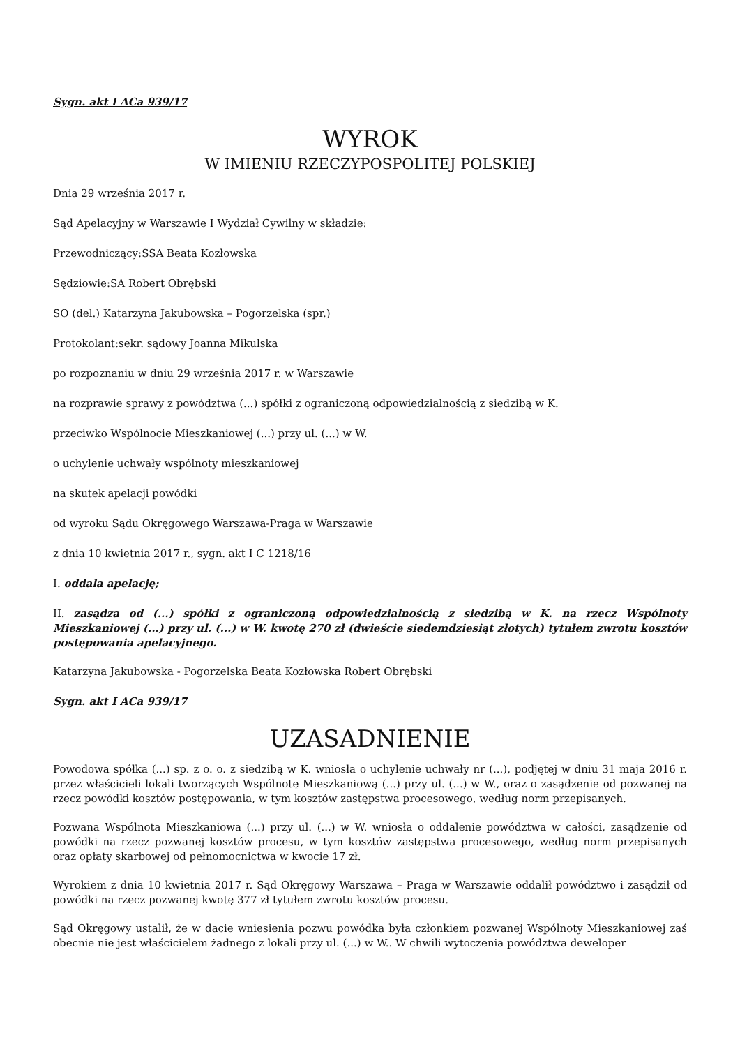Sygn. akt I ACa 939/17
WYROK
W IMIENIU RZECZYPOSPOLITEJ POLSKIEJ
Dnia 29 września 2017 r.
Sąd Apelacyjny w Warszawie I Wydział Cywilny w składzie:
Przewodniczący:SSA Beata Kozłowska
Sędziowie:SA Robert Obrębski
SO (del.) Katarzyna Jakubowska – Pogorzelska (spr.)
Protokolant:sekr. sądowy Joanna Mikulska
po rozpoznaniu w dniu 29 września 2017 r. w Warszawie
na rozprawie sprawy z powództwa (...) spółki z ograniczoną odpowiedzialnością z siedzibą w K.
przeciwko Wspólnocie Mieszkaniowej (...) przy ul. (...) w W.
o uchylenie uchwały wspólnoty mieszkaniowej
na skutek apelacji powódki
od wyroku Sądu Okręgowego Warszawa-Praga w Warszawie
z dnia 10 kwietnia 2017 r., sygn. akt I C 1218/16
I. oddala apelację;
II. zasądza od (...) spółki z ograniczoną odpowiedzialnością z siedzibą w K. na rzecz Wspólnoty Mieszkaniowej (...) przy ul. (...) w W. kwotę 270 zł (dwieście siedemdziesiąt złotych) tytułem zwrotu kosztów postępowania apelacyjnego.
Katarzyna Jakubowska - Pogorzelska Beata Kozłowska Robert Obrębski
Sygn. akt I ACa 939/17
UZASADNIENIE
Powodowa spółka (...) sp. z o. o. z siedzibą w K. wniosła o uchylenie uchwały nr (...), podjętej w dniu 31 maja 2016 r. przez właścicieli lokali tworzących Wspólnotę Mieszkaniową (...) przy ul. (...) w W., oraz o zasądzenie od pozwanej na rzecz powódki kosztów postępowania, w tym kosztów zastępstwa procesowego, według norm przepisanych.
Pozwana Wspólnota Mieszkaniowa (...) przy ul. (...) w W. wniosła o oddalenie powództwa w całości, zasądzenie od powódki na rzecz pozwanej kosztów procesu, w tym kosztów zastępstwa procesowego, według norm przepisanych oraz opłaty skarbowej od pełnomocnictwa w kwocie 17 zł.
Wyrokiem z dnia 10 kwietnia 2017 r. Sąd Okręgowy Warszawa – Praga w Warszawie oddalił powództwo i zasądził od powódki na rzecz pozwanej kwotę 377 zł tytułem zwrotu kosztów procesu.
Sąd Okręgowy ustalił, że w dacie wniesienia pozwu powódka była członkiem pozwanej Wspólnoty Mieszkaniowej zaś obecnie nie jest właścicielem żadnego z lokali przy ul. (...) w W.. W chwili wytoczenia powództwa deweloper